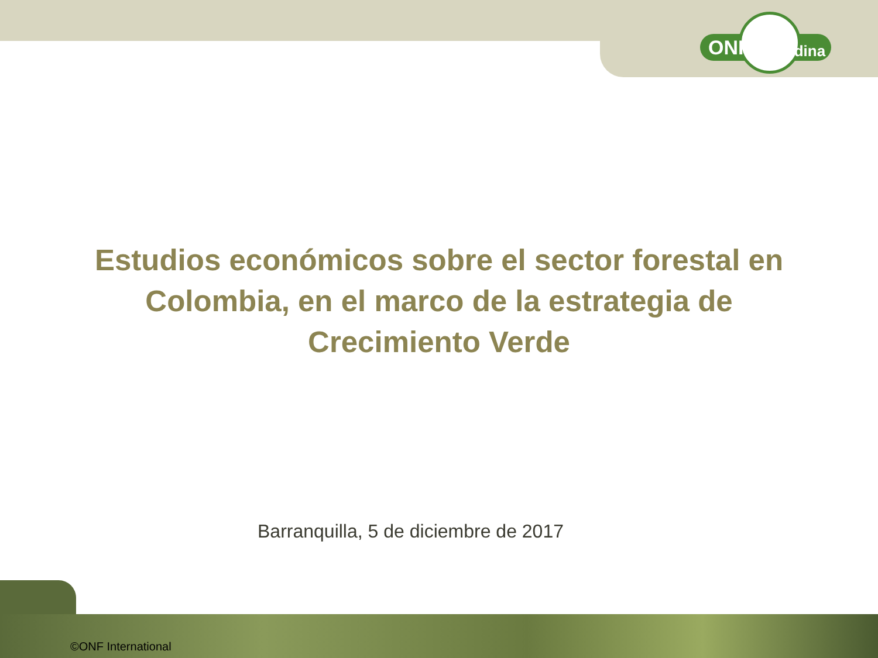ONF Andina
Estudios económicos sobre el sector forestal en Colombia, en el marco de la estrategia de Crecimiento Verde
Barranquilla, 5 de diciembre de 2017
©ONF International